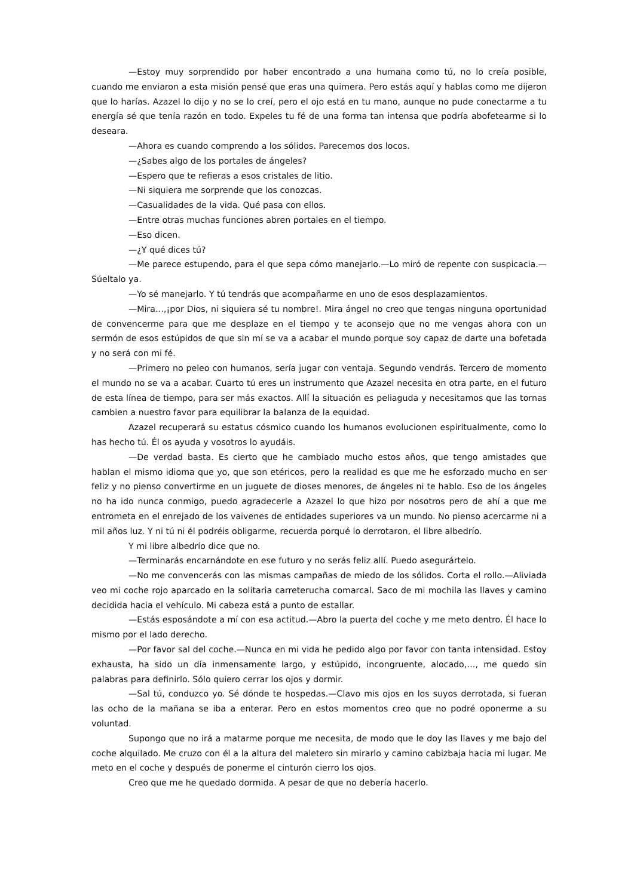—Estoy muy sorprendido por haber encontrado a una humana como tú, no lo creía posible, cuando me enviaron a esta misión pensé que eras una quimera. Pero estás aquí y hablas como me dijeron que lo harías. Azazel lo dijo y no se lo creí, pero el ojo está en tu mano, aunque no pude conectarme a tu energía sé que tenía razón en todo. Expeles tu fé de una forma tan intensa que podría abofetearme si lo deseara.
—Ahora es cuando comprendo a los sólidos. Parecemos dos locos.
—¿Sabes algo de los portales de ángeles?
—Espero que te refieras a esos cristales de litio.
—Ni siquiera me sorprende que los conozcas.
—Casualidades de la vida. Qué pasa con ellos.
—Entre otras muchas funciones abren portales en el tiempo.
—Eso dicen.
—¿Y qué dices tú?
—Me parece estupendo, para el que sepa cómo manejarlo.—Lo miró de repente con suspicacia.—Súeltalo ya.
—Yo sé manejarlo. Y tú tendrás que acompañarme en uno de esos desplazamientos.
—Mira…,¡por Dios, ni siquiera sé tu nombre!. Mira ángel no creo que tengas ninguna oportunidad de convencerme para que me desplaze en el tiempo y te aconsejo que no me vengas ahora con un sermón de esos estúpidos de que sin mí se va a acabar el mundo porque soy capaz de darte una bofetada y no será con mi fé.
—Primero no peleo con humanos, sería jugar con ventaja. Segundo vendrás. Tercero de momento el mundo no se va a acabar. Cuarto tú eres un instrumento que Azazel necesita en otra parte, en el futuro de esta línea de tiempo, para ser más exactos. Allí la situación es peliaguda y necesitamos que las tornas cambien a nuestro favor para equilibrar la balanza de la equidad.
Azazel recuperará su estatus cósmico cuando los humanos evolucionen espiritualmente, como lo has hecho tú. Él os ayuda y vosotros lo ayudáis.
—De verdad basta. Es cierto que he cambiado mucho estos años, que tengo amistades que hablan el mismo idioma que yo, que son etéricos, pero la realidad es que me he esforzado mucho en ser feliz y no pienso convertirme en un juguete de dioses menores, de ángeles ni te hablo. Eso de los ángeles no ha ido nunca conmigo, puedo agradecerle a Azazel lo que hizo por nosotros pero de ahí a que me entrometa en el enrejado de los vaivenes de entidades superiores va un mundo. No pienso acercarme ni a mil años luz. Y ni tú ni él podréis obligarme, recuerda porqué lo derrotaron, el libre albedrío.
Y mi libre albedrío dice que no.
—Terminarás encarnándote en ese futuro y no serás feliz allí. Puedo asegurártelo.
—No me convencerás con las mismas campañas de miedo de los sólidos. Corta el rollo.—Aliviada veo mi coche rojo aparcado en la solitaria carreterucha comarcal. Saco de mi mochila las llaves y camino decidida hacia el vehículo. Mi cabeza está a punto de estallar.
—Estás esposándote a mí con esa actitud.—Abro la puerta del coche y me meto dentro. Él hace lo mismo por el lado derecho.
—Por favor sal del coche.—Nunca en mi vida he pedido algo por favor con tanta intensidad. Estoy exhausta, ha sido un día inmensamente largo, y estúpido, incongruente, alocado,…, me quedo sin palabras para definirlo. Sólo quiero cerrar los ojos y dormir.
—Sal tú, conduzco yo. Sé dónde te hospedas.—Clavo mis ojos en los suyos derrotada, si fueran las ocho de la mañana se iba a enterar. Pero en estos momentos creo que no podré oponerme a su voluntad.
Supongo que no irá a matarme porque me necesita, de modo que le doy las llaves y me bajo del coche alquilado. Me cruzo con él a la altura del maletero sin mirarlo y camino cabizbaja hacia mi lugar. Me meto en el coche y después de ponerme el cinturón cierro los ojos.
Creo que me he quedado dormida. A pesar de que no debería hacerlo.